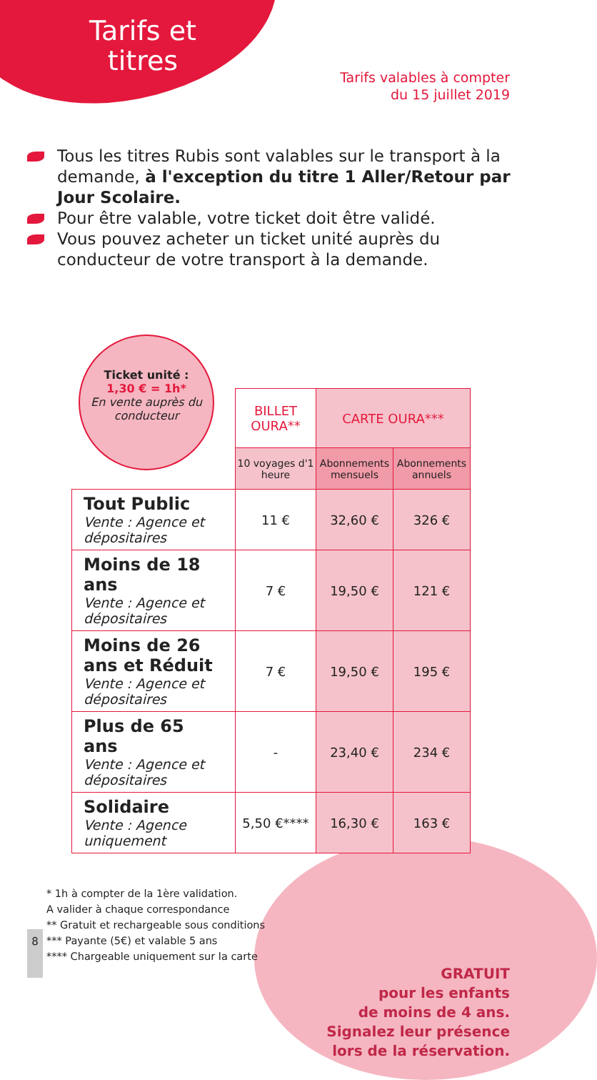Tarifs et titres
Tarifs valables à compter
du 15 juillet 2019
Tous les titres Rubis sont valables sur le transport à la demande, à l'exception du titre 1 Aller/Retour par Jour Scolaire.
Pour être valable, votre ticket doit être validé.
Vous pouvez acheter un ticket unité auprès du conducteur de votre transport à la demande.
Ticket unité :
1,30 € = 1h*
En vente auprès du conducteur
| | BILLET OURA** | CARTE OURA*** | |
| | 10 voyages d'1 heure | Abonnements mensuels | Abonnements annuels |
| Tout Public Vente : Agence et dépositaires | 11 € | 32,60 € | 326 € |
| Moins de 18 ans Vente : Agence et dépositaires | 7 € | 19,50 € | 121 € |
| Moins de 26 ans et Réduit Vente : Agence et dépositaires | 7 € | 19,50 € | 195 € |
| Plus de 65 ans Vente : Agence et dépositaires | - | 23,40 € | 234 € |
| Solidaire Vente : Agence uniquement | 5,50 €**** | 16,30 € | 163 € |
* 1h à compter de la 1ère validation.
A valider à chaque correspondance
** Gratuit et rechargeable sous conditions
*** Payante (5€) et valable 5 ans
**** Chargeable uniquement sur la carte
GRATUIT
pour les enfants
de moins de 4 ans.
Signalez leur présence
lors de la réservation.
8